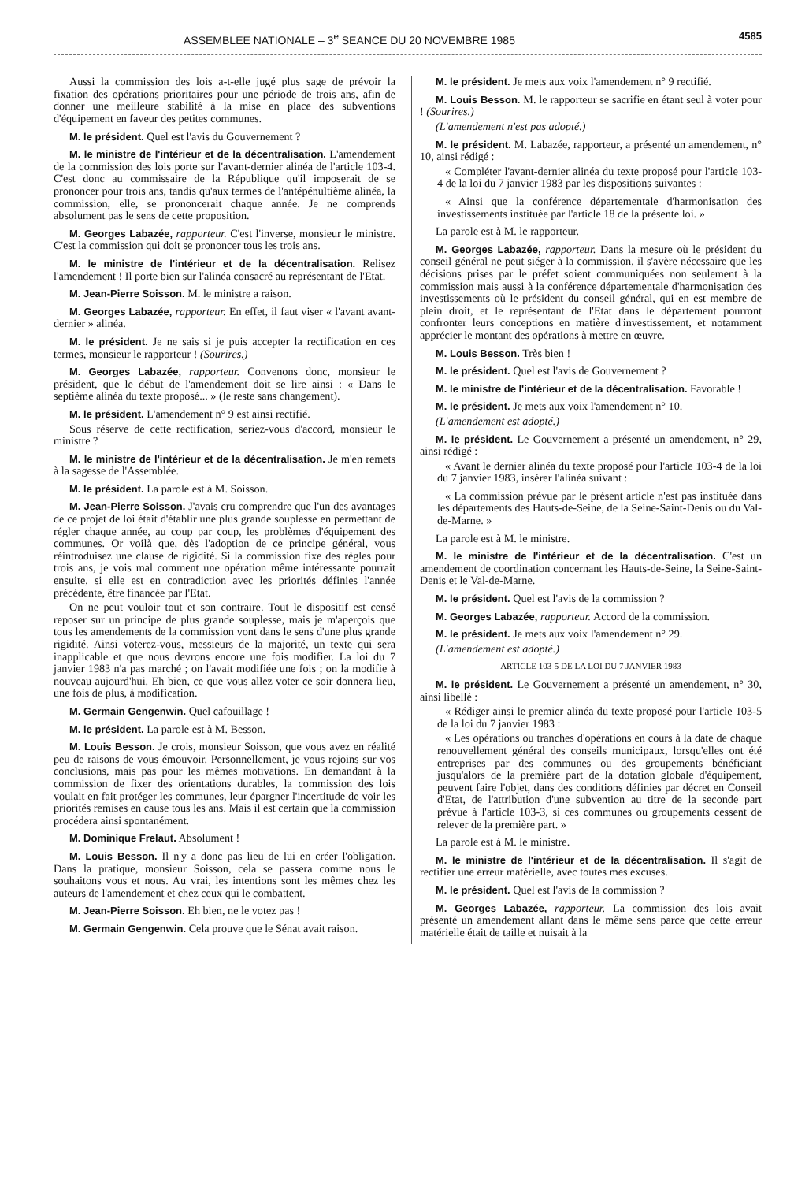ASSEMBLEE NATIONALE – 3<sup>e</sup> SEANCE DU 20 NOVEMBRE 1985 4585
Aussi la commission des lois a-t-elle jugé plus sage de prévoir la fixation des opérations prioritaires pour une période de trois ans, afin de donner une meilleure stabilité à la mise en place des subventions d'équipement en faveur des petites communes.
M. le président. Quel est l'avis du Gouvernement ?
M. le ministre de l'intérieur et de la décentralisation. L'amendement de la commission des lois porte sur l'avant-dernier alinéa de l'article 103-4. C'est donc au commissaire de la République qu'il imposerait de se prononcer pour trois ans, tandis qu'aux termes de l'antépénultième alinéa, la commission, elle, se prononcerait chaque année. Je ne comprends absolument pas le sens de cette proposition.
M. Georges Labazée, rapporteur. C'est l'inverse, monsieur le ministre. C'est la commission qui doit se prononcer tous les trois ans.
M. le ministre de l'intérieur et de la décentralisation. Relisez l'amendement ! Il porte bien sur l'alinéa consacré au représentant de l'Etat.
M. Jean-Pierre Soisson. M. le ministre a raison.
M. Georges Labazée, rapporteur. En effet, il faut viser « l'avant avant-dernier » alinéa.
M. le président. Je ne sais si je puis accepter la rectification en ces termes, monsieur le rapporteur ! (Sourires.)
M. Georges Labazée, rapporteur. Convenons donc, monsieur le président, que le début de l'amendement doit se lire ainsi : « Dans le septième alinéa du texte proposé... » (le reste sans changement).
M. le président. L'amendement n° 9 est ainsi rectifié.
Sous réserve de cette rectification, seriez-vous d'accord, monsieur le ministre ?
M. le ministre de l'intérieur et de la décentralisation. Je m'en remets à la sagesse de l'Assemblée.
M. le président. La parole est à M. Soisson.
M. Jean-Pierre Soisson. J'avais cru comprendre que l'un des avantages de ce projet de loi était d'établir une plus grande souplesse en permettant de régler chaque année, au coup par coup, les problèmes d'équipement des communes. Or voilà que, dès l'adoption de ce principe général, vous réintroduisez une clause de rigidité. Si la commission fixe des règles pour trois ans, je vois mal comment une opération même intéressante pourrait ensuite, si elle est en contradiction avec les priorités définies l'année précédente, être financée par l'Etat.
On ne peut vouloir tout et son contraire. Tout le dispositif est censé reposer sur un principe de plus grande souplesse, mais je m'aperçois que tous les amendements de la commission vont dans le sens d'une plus grande rigidité. Ainsi voterez-vous, messieurs de la majorité, un texte qui sera inapplicable et que nous devrons encore une fois modifier. La loi du 7 janvier 1983 n'a pas marché ; on l'avait modifiée une fois ; on la modifie à nouveau aujourd'hui. Eh bien, ce que vous allez voter ce soir donnera lieu, une fois de plus, à modification.
M. Germain Gengenwin. Quel cafouillage !
M. le président. La parole est à M. Besson.
M. Louis Besson. Je crois, monsieur Soisson, que vous avez en réalité peu de raisons de vous émouvoir. Personnellement, je vous rejoins sur vos conclusions, mais pas pour les mêmes motivations. En demandant à la commission de fixer des orientations durables, la commission des lois voulait en fait protéger les communes, leur épargner l'incertitude de voir les priorités remises en cause tous les ans. Mais il est certain que la commission procédera ainsi spontanément.
M. Dominique Frelaut. Absolument !
M. Louis Besson. Il n'y a donc pas lieu de lui en créer l'obligation. Dans la pratique, monsieur Soisson, cela se passera comme nous le souhaitons vous et nous. Au vrai, les intentions sont les mêmes chez les auteurs de l'amendement et chez ceux qui le combattent.
M. Jean-Pierre Soisson. Eh bien, ne le votez pas !
M. Germain Gengenwin. Cela prouve que le Sénat avait raison.
M. le président. Je mets aux voix l'amendement n° 9 rectifié.
M. Louis Besson. M. le rapporteur se sacrifie en étant seul à voter pour ! (Sourires.)
(L'amendement n'est pas adopté.)
M. le président. M. Labazée, rapporteur, a présenté un amendement, n° 10, ainsi rédigé :
« Compléter l'avant-dernier alinéa du texte proposé pour l'article 103-4 de la loi du 7 janvier 1983 par les dispositions suivantes :
« Ainsi que la conférence départementale d'harmonisation des investissements instituée par l'article 18 de la présente loi. »
La parole est à M. le rapporteur.
M. Georges Labazée, rapporteur. Dans la mesure où le président du conseil général ne peut siéger à la commission, il s'avère nécessaire que les décisions prises par le préfet soient communiquées non seulement à la commission mais aussi à la conférence départementale d'harmonisation des investissements où le président du conseil général, qui en est membre de plein droit, et le représentant de l'Etat dans le département pourront confronter leurs conceptions en matière d'investissement, et notamment apprécier le montant des opérations à mettre en œuvre.
M. Louis Besson. Très bien !
M. le président. Quel est l'avis de Gouvernement ?
M. le ministre de l'intérieur et de la décentralisation. Favorable !
M. le président. Je mets aux voix l'amendement n° 10.
(L'amendement est adopté.)
M. le président. Le Gouvernement a présenté un amendement, n° 29, ainsi rédigé :
« Avant le dernier alinéa du texte proposé pour l'article 103-4 de la loi du 7 janvier 1983, insérer l'alinéa suivant :
« La commission prévue par le présent article n'est pas instituée dans les départements des Hauts-de-Seine, de la Seine-Saint-Denis ou du Val-de-Marne. »
La parole est à M. le ministre.
M. le ministre de l'intérieur et de la décentralisation. C'est un amendement de coordination concernant les Hauts-de-Seine, la Seine-Saint-Denis et le Val-de-Marne.
M. le président. Quel est l'avis de la commission ?
M. Georges Labazée, rapporteur. Accord de la commission.
M. le président. Je mets aux voix l'amendement n° 29.
(L'amendement est adopté.)
ARTICLE 103-5 DE LA LOI DU 7 JANVIER 1983
M. le président. Le Gouvernement a présenté un amendement, n° 30, ainsi libellé :
« Rédiger ainsi le premier alinéa du texte proposé pour l'article 103-5 de la loi du 7 janvier 1983 :
« Les opérations ou tranches d'opérations en cours à la date de chaque renouvellement général des conseils municipaux, lorsqu'elles ont été entreprises par des communes ou des groupements bénéficiant jusqu'alors de la première part de la dotation globale d'équipement, peuvent faire l'objet, dans des conditions définies par décret en Conseil d'Etat, de l'attribution d'une subvention au titre de la seconde part prévue à l'article 103-3, si ces communes ou groupements cessent de relever de la première part. »
La parole est à M. le ministre.
M. le ministre de l'intérieur et de la décentralisation. Il s'agit de rectifier une erreur matérielle, avec toutes mes excuses.
M. le président. Quel est l'avis de la commission ?
M. Georges Labazée, rapporteur. La commission des lois avait présenté un amendement allant dans le même sens parce que cette erreur matérielle était de taille et nuisait à la